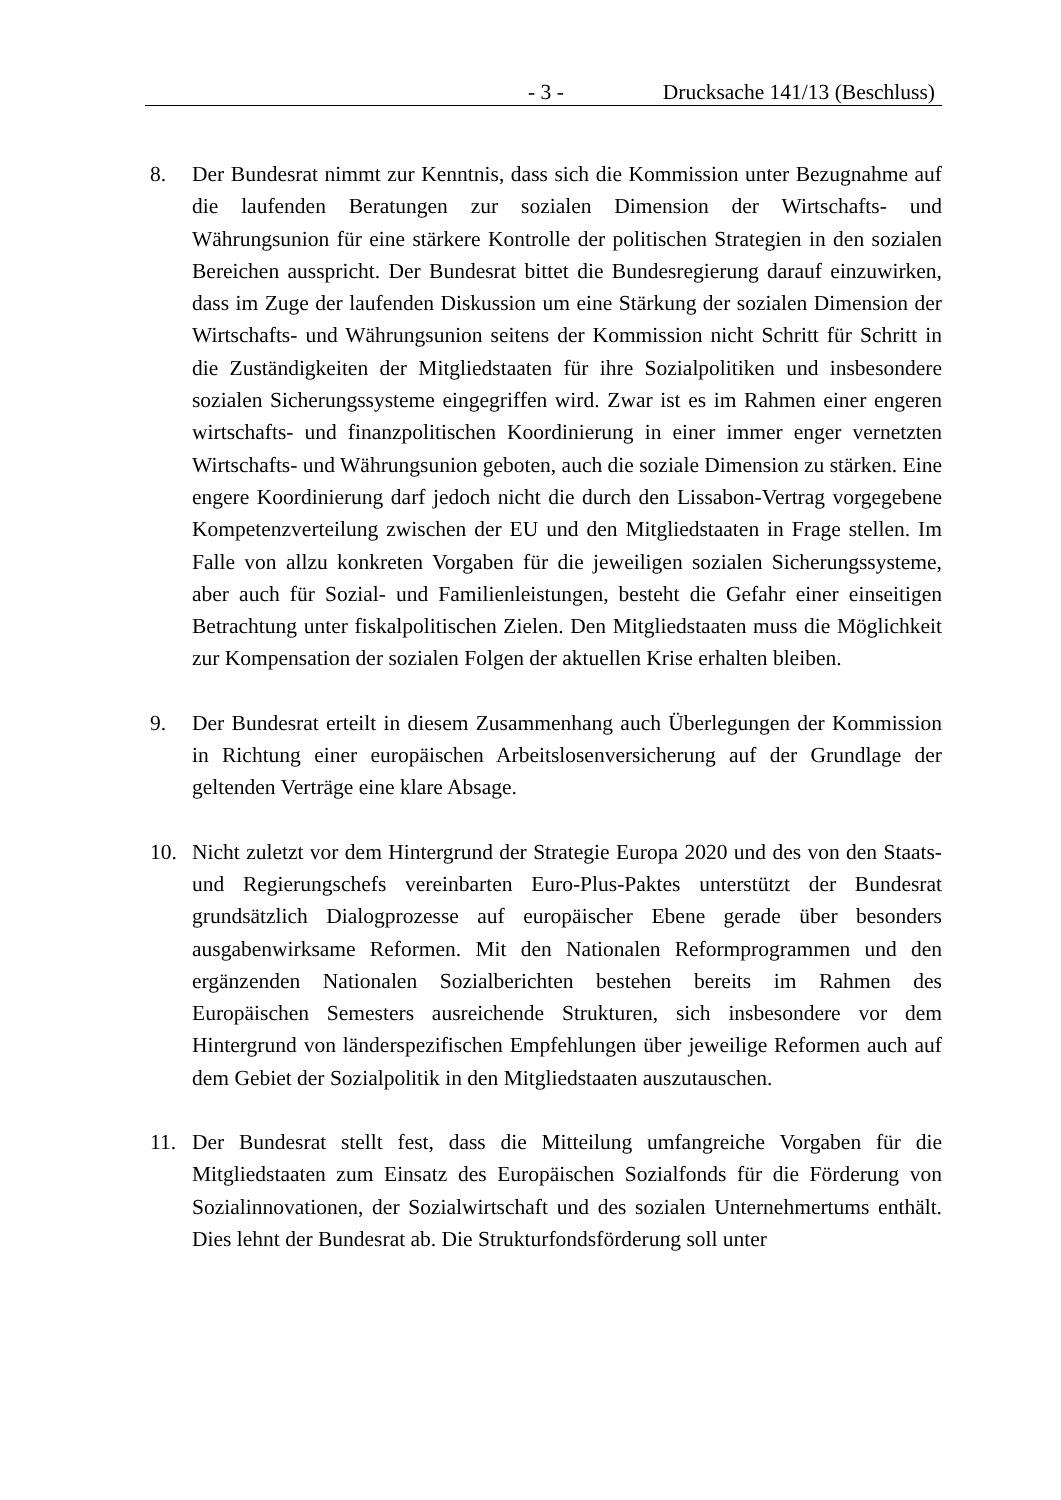- 3 - Drucksache 141/13 (Beschluss)
8. Der Bundesrat nimmt zur Kenntnis, dass sich die Kommission unter Bezugnahme auf die laufenden Beratungen zur sozialen Dimension der Wirtschafts- und Währungsunion für eine stärkere Kontrolle der politischen Strategien in den sozialen Bereichen ausspricht. Der Bundesrat bittet die Bundesregierung darauf einzuwirken, dass im Zuge der laufenden Diskussion um eine Stärkung der sozialen Dimension der Wirtschafts- und Währungsunion seitens der Kommission nicht Schritt für Schritt in die Zuständigkeiten der Mitgliedstaaten für ihre Sozialpolitiken und insbesondere sozialen Sicherungssysteme eingegriffen wird. Zwar ist es im Rahmen einer engeren wirtschafts- und finanzpolitischen Koordinierung in einer immer enger vernetzten Wirtschafts- und Währungsunion geboten, auch die soziale Dimension zu stärken. Eine engere Koordinierung darf jedoch nicht die durch den Lissabon-Vertrag vorgegebene Kompetenzverteilung zwischen der EU und den Mitgliedstaaten in Frage stellen. Im Falle von allzu konkreten Vorgaben für die jeweiligen sozialen Sicherungssysteme, aber auch für Sozial- und Familienleistungen, besteht die Gefahr einer einseitigen Betrachtung unter fiskalpolitischen Zielen. Den Mitgliedstaaten muss die Möglichkeit zur Kompensation der sozialen Folgen der aktuellen Krise erhalten bleiben.
9. Der Bundesrat erteilt in diesem Zusammenhang auch Überlegungen der Kommission in Richtung einer europäischen Arbeitslosenversicherung auf der Grundlage der geltenden Verträge eine klare Absage.
10. Nicht zuletzt vor dem Hintergrund der Strategie Europa 2020 und des von den Staats- und Regierungschefs vereinbarten Euro-Plus-Paktes unterstützt der Bundesrat grundsätzlich Dialogprozesse auf europäischer Ebene gerade über besonders ausgabenwirksame Reformen. Mit den Nationalen Reformprogrammen und den ergänzenden Nationalen Sozialberichten bestehen bereits im Rahmen des Europäischen Semesters ausreichende Strukturen, sich insbesondere vor dem Hintergrund von länderspezifischen Empfehlungen über jeweilige Reformen auch auf dem Gebiet der Sozialpolitik in den Mitgliedstaaten auszutauschen.
11. Der Bundesrat stellt fest, dass die Mitteilung umfangreiche Vorgaben für die Mitgliedstaaten zum Einsatz des Europäischen Sozialfonds für die Förderung von Sozialinnovationen, der Sozialwirtschaft und des sozialen Unternehmertums enthält. Dies lehnt der Bundesrat ab. Die Strukturfondsförderung soll unter